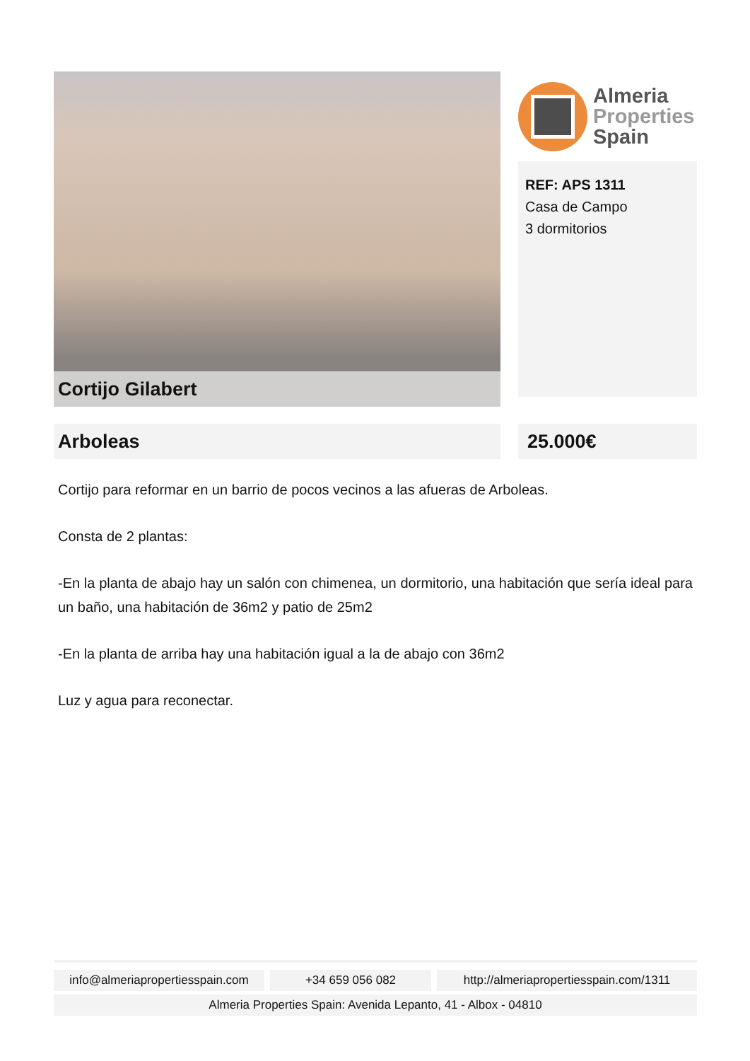Cortijo Gilabert
Almeria
Properties
Spain
REF: APS 1311
Casa de Campo
3 dormitorios
Arboleas 25.000€
Cortijo para reformar en un barrio de pocos vecinos a las afueras de Arboleas.
Consta de 2 plantas:
-En la planta de abajo hay un salón con chimenea, un dormitorio, una habitación que sería ideal para un baño, una habitación de 36m2 y patio de 25m2
-En la planta de arriba hay una habitación igual a la de abajo con 36m2
Luz y agua para reconectar.
info@almeriapropertiesspain.com
+34 659 056 082 http://almeriapropertiesspain.com/1311
Almeria Properties Spain: Avenida Lepanto, 41 - Albox - 04810